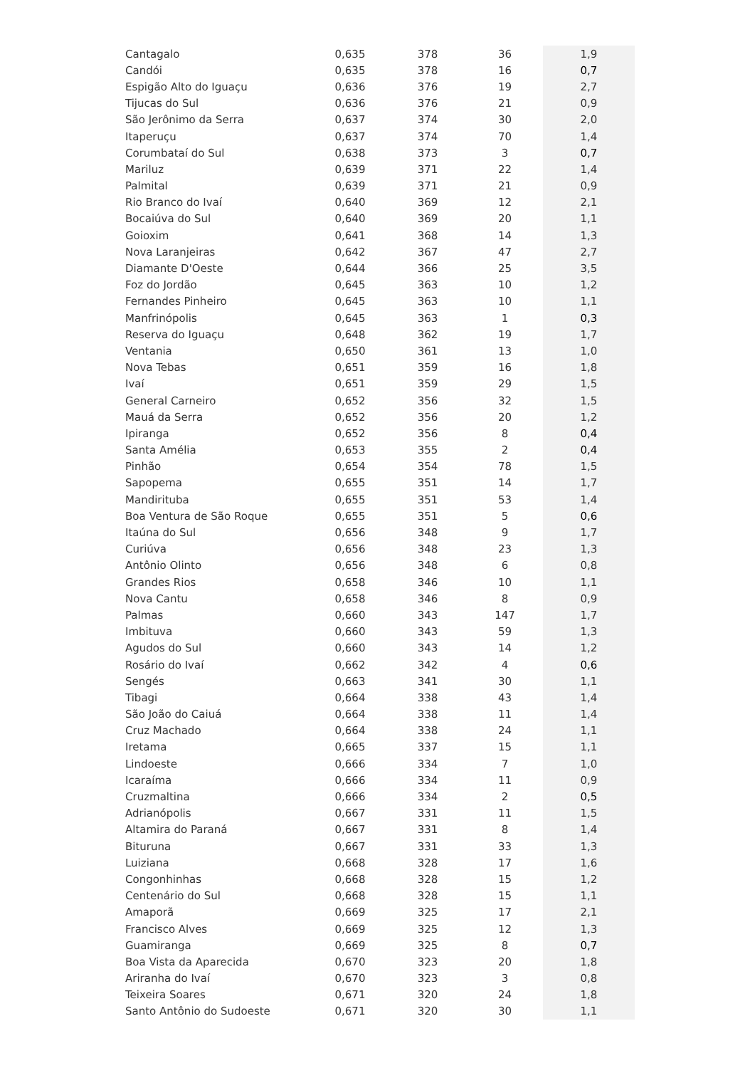| Cantagalo | 0,635 | 378 | 36 | 1,9 |
| Candói | 0,635 | 378 | 16 | 0,7 |
| Espigão Alto do Iguaçu | 0,636 | 376 | 19 | 2,7 |
| Tijucas do Sul | 0,636 | 376 | 21 | 0,9 |
| São Jerônimo da Serra | 0,637 | 374 | 30 | 2,0 |
| Itaperuçu | 0,637 | 374 | 70 | 1,4 |
| Corumbataí do Sul | 0,638 | 373 | 3 | 0,7 |
| Mariluz | 0,639 | 371 | 22 | 1,4 |
| Palmital | 0,639 | 371 | 21 | 0,9 |
| Rio Branco do Ivaí | 0,640 | 369 | 12 | 2,1 |
| Bocaiúva do Sul | 0,640 | 369 | 20 | 1,1 |
| Goioxim | 0,641 | 368 | 14 | 1,3 |
| Nova Laranjeiras | 0,642 | 367 | 47 | 2,7 |
| Diamante D'Oeste | 0,644 | 366 | 25 | 3,5 |
| Foz do Jordão | 0,645 | 363 | 10 | 1,2 |
| Fernandes Pinheiro | 0,645 | 363 | 10 | 1,1 |
| Manfrinópolis | 0,645 | 363 | 1 | 0,3 |
| Reserva do Iguaçu | 0,648 | 362 | 19 | 1,7 |
| Ventania | 0,650 | 361 | 13 | 1,0 |
| Nova Tebas | 0,651 | 359 | 16 | 1,8 |
| Ivaí | 0,651 | 359 | 29 | 1,5 |
| General Carneiro | 0,652 | 356 | 32 | 1,5 |
| Mauá da Serra | 0,652 | 356 | 20 | 1,2 |
| Ipiranga | 0,652 | 356 | 8 | 0,4 |
| Santa Amélia | 0,653 | 355 | 2 | 0,4 |
| Pinhão | 0,654 | 354 | 78 | 1,5 |
| Sapopema | 0,655 | 351 | 14 | 1,7 |
| Mandirituba | 0,655 | 351 | 53 | 1,4 |
| Boa Ventura de São Roque | 0,655 | 351 | 5 | 0,6 |
| Itaúna do Sul | 0,656 | 348 | 9 | 1,7 |
| Curiúva | 0,656 | 348 | 23 | 1,3 |
| Antônio Olinto | 0,656 | 348 | 6 | 0,8 |
| Grandes Rios | 0,658 | 346 | 10 | 1,1 |
| Nova Cantu | 0,658 | 346 | 8 | 0,9 |
| Palmas | 0,660 | 343 | 147 | 1,7 |
| Imbituva | 0,660 | 343 | 59 | 1,3 |
| Agudos do Sul | 0,660 | 343 | 14 | 1,2 |
| Rosário do Ivaí | 0,662 | 342 | 4 | 0,6 |
| Sengés | 0,663 | 341 | 30 | 1,1 |
| Tibagi | 0,664 | 338 | 43 | 1,4 |
| São João do Caiuá | 0,664 | 338 | 11 | 1,4 |
| Cruz Machado | 0,664 | 338 | 24 | 1,1 |
| Iretama | 0,665 | 337 | 15 | 1,1 |
| Lindoeste | 0,666 | 334 | 7 | 1,0 |
| Icaraíma | 0,666 | 334 | 11 | 0,9 |
| Cruzmaltina | 0,666 | 334 | 2 | 0,5 |
| Adrianópolis | 0,667 | 331 | 11 | 1,5 |
| Altamira do Paraná | 0,667 | 331 | 8 | 1,4 |
| Bituruna | 0,667 | 331 | 33 | 1,3 |
| Luiziana | 0,668 | 328 | 17 | 1,6 |
| Congonhinhas | 0,668 | 328 | 15 | 1,2 |
| Centenário do Sul | 0,668 | 328 | 15 | 1,1 |
| Amaporã | 0,669 | 325 | 17 | 2,1 |
| Francisco Alves | 0,669 | 325 | 12 | 1,3 |
| Guamiranga | 0,669 | 325 | 8 | 0,7 |
| Boa Vista da Aparecida | 0,670 | 323 | 20 | 1,8 |
| Ariranha do Ivaí | 0,670 | 323 | 3 | 0,8 |
| Teixeira Soares | 0,671 | 320 | 24 | 1,8 |
| Santo Antônio do Sudoeste | 0,671 | 320 | 30 | 1,1 |